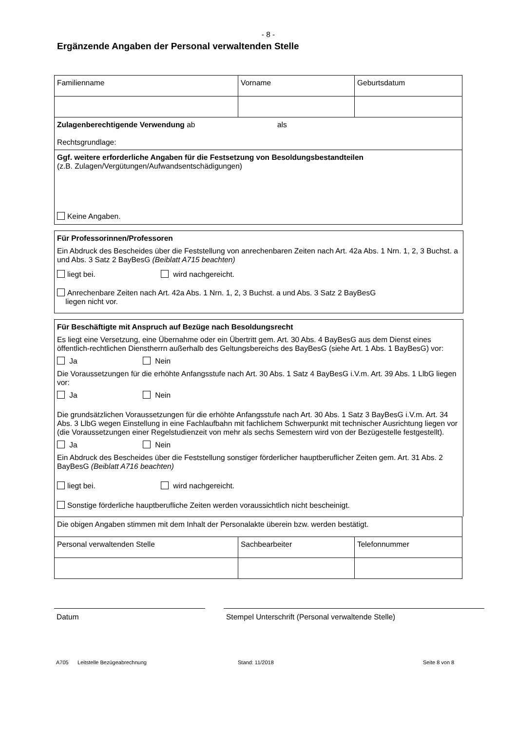- 8 -
Ergänzende Angaben der Personal verwaltenden Stelle
| Familienname | Vorname | Geburtsdatum |
| Zulagenberechtigende Verwendung ab als Rechtsgrundlage: | | |
| Ggf. weitere erforderliche Angaben für die Festsetzung von Besoldungsbestandteilen (z.B. Zulagen/Vergütungen/Aufwandsentschädigungen) Keine Angaben. | | |
Für Professorinnen/Professoren
Ein Abdruck des Bescheides über die Feststellung von anrechenbaren Zeiten nach Art. 42a Abs. 1 Nrn. 1, 2, 3 Buchst. a und Abs. 3 Satz 2 BayBesG (Beiblatt A715 beachten)
liegt bei. wird nachgereicht.
Anrechenbare Zeiten nach Art. 42a Abs. 1 Nrn. 1, 2, 3 Buchst. a und Abs. 3 Satz 2 BayBesG
liegen nicht vor.
Für Beschäftigte mit Anspruch auf Bezüge nach Besoldungsrecht
Es liegt eine Versetzung, eine Übernahme oder ein Übertritt gem. Art. 30 Abs. 4 BayBesG aus dem Dienst eines öffentlich-rechtlichen Dienstherrn außerhalb des Geltungsbereichs des BayBesG (siehe Art. 1 Abs. 1 BayBesG) vor:
Ja Nein
Die Voraussetzungen für die erhöhte Anfangsstufe nach Art. 30 Abs. 1 Satz 4 BayBesG i.V.m. Art. 39 Abs. 1 LlbG liegen vor:
Ja Nein
Die grundsätzlichen Voraussetzungen für die erhöhte Anfangsstufe nach Art. 30 Abs. 1 Satz 3 BayBesG i.V.m. Art. 34 Abs. 3 LlbG wegen Einstellung in eine Fachlaufbahn mit fachlichem Schwerpunkt mit technischer Ausrichtung liegen vor (die Voraussetzungen einer Regelstudienzeit von mehr als sechs Semestern wird von der Bezügestelle festgestellt).
Ja Nein
Ein Abdruck des Bescheides über die Feststellung sonstiger förderlicher hauptberuflicher Zeiten gem. Art. 31 Abs. 2 BayBesG (Beiblatt A716 beachten)
liegt bei. wird nachgereicht.
Sonstige förderliche hauptberufliche Zeiten werden voraussichtlich nicht bescheinigt.
| Die obigen Angaben stimmen mit dem Inhalt der Personalakte überein bzw. werden bestätigt. | | |
| Personal verwaltenden Stelle | Sachbearbeiter | Telefonnummer |
Datum Stempel Unterschrift (Personal verwaltende Stelle)
A705 Leitstelle Bezügeabrechnung Stand: 11/2018 Seite 8 von 8